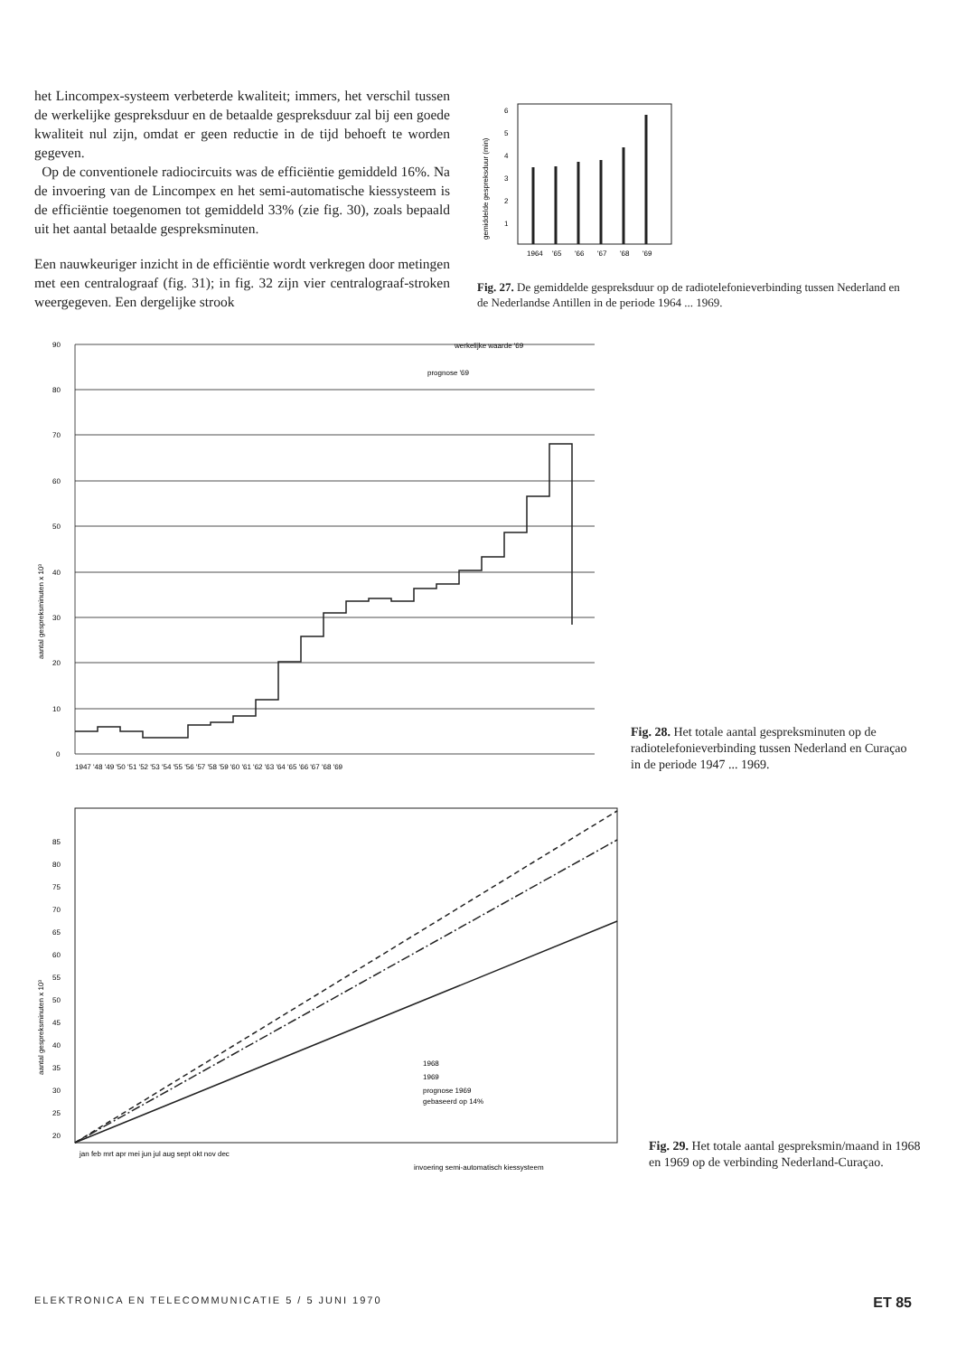het Lincompex-systeem verbeterde kwaliteit; immers, het verschil tussen de werkelijke gespreksduur en de betaalde gespreksduur zal bij een goede kwaliteit nul zijn, omdat er geen reductie in de tijd behoeft te worden gegeven.
Op de conventionele radiocircuits was de efficiëntie gemiddeld 16%. Na de invoering van de Lincompex en het semi-automatische kiessysteem is de efficiëntie toegenomen tot gemiddeld 33% (zie fig. 30), zoals bepaald uit het aantal betaalde gespreksminuten.
Een nauwkeuriger inzicht in de efficiëntie wordt verkregen door metingen met een centralograaf (fig. 31); in fig. 32 zijn vier centralograaf-stroken weergegeven. Een dergelijke strook
gemiddelde gespreksduur (min)
6
5
4
3
2
1
1964
'65
'66
'67
'68
'69
Fig. 27. De gemiddelde gespreksduur op de radiotelefonieverbinding tussen Nederland en de Nederlandse Antillen in de periode 1964 ... 1969.
aantal gespreksminuten x 10³
90
80
70
60
50
40
30
20
10
0
werkelijke waarde '69
prognose '69
1947 '48 '49 '50 '51 '52 '53 '54 '55 '56 '57 '58 '59 '60 '61 '62 '63 '64 '65 '66 '67 '68 '69
Fig. 28. Het totale aantal gespreksminuten op de radiotelefonieverbinding tussen Nederland en Curaçao in de periode 1947 ... 1969.
aantal gespreksminuten x 10³
85
80
75
70
65
60
55
50
45
40
35
30
25
20
1968
1969
prognose 1969
gebaseerd op 14%
jan feb mrt apr mei jun jul aug sept okt nov dec
invoering semi-automatisch kiessysteem
Fig. 29. Het totale aantal gespreksmin/maand in 1968 en 1969 op de verbinding Nederland-Curaçao.
ELEKTRONICA EN TELECOMMUNICATIE 5 / 5 JUNI 1970 ET 85